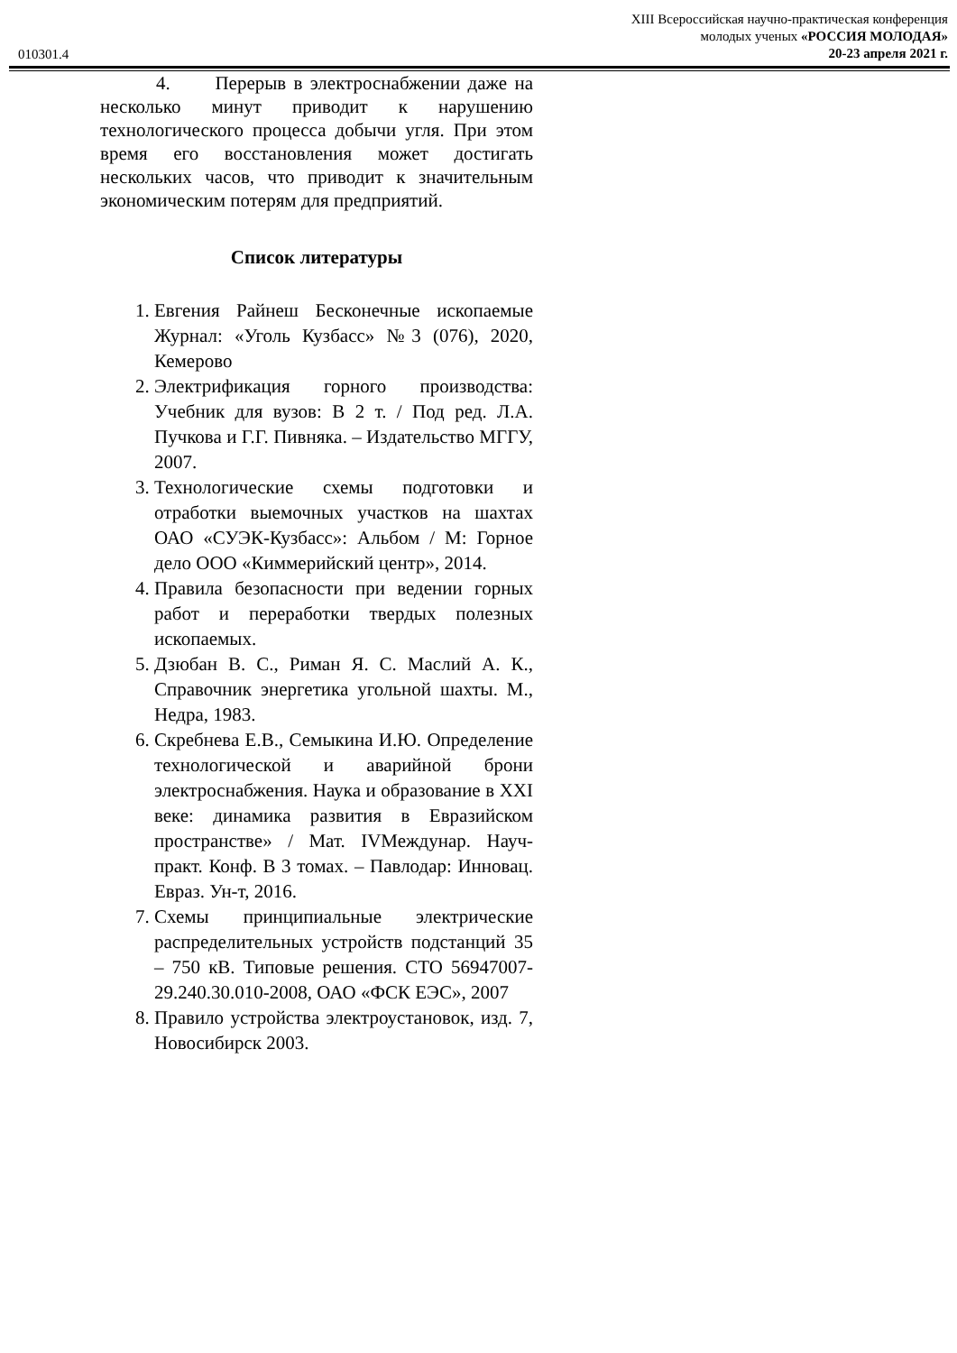010301.4
XIII Всероссийская научно-практическая конференция
молодых ученых «РОССИЯ МОЛОДАЯ»
20-23 апреля 2021 г.
4. Перерыв в электроснабжении даже на несколько минут приводит к нарушению технологического процесса добычи угля. При этом время его восстановления может достигать нескольких часов, что приводит к значительным экономическим потерям для предприятий.
Список литературы
1. Евгения Райнеш Бесконечные ископаемые Журнал: «Уголь Кузбасс» №3 (076), 2020, Кемерово
2. Электрификация горного производства: Учебник для вузов: В 2 т. / Под ред. Л.А. Пучкова и Г.Г. Пивняка. – Издательство МГГУ, 2007.
3. Технологические схемы подготовки и отработки выемочных участков на шахтах ОАО «СУЭК-Кузбасс»: Альбом / М: Горное дело ООО «Киммерийский центр», 2014.
4. Правила безопасности при ведении горных работ и переработки твердых полезных ископаемых.
5. Дзюбан В. С., Риман Я. С. Маслий А. К., Справочник энергетика угольной шахты. М., Недра, 1983.
6. Скребнева Е.В., Семыкина И.Ю. Определение технологической и аварийной брони электроснабжения. Наука и образование в XXI веке: динамика развития в Евразийском пространстве» / Мат. IVМеждунар. Науч-практ. Конф. В 3 томах. – Павлодар: Инновац. Евраз. Ун-т, 2016.
7. Схемы принципиальные электрические распределительных устройств подстанций 35 – 750 кВ. Типовые решения. СТО 56947007-29.240.30.010-2008, ОАО «ФСК ЕЭС», 2007
8. Правило устройства электроустановок, изд. 7, Новосибирск 2003.